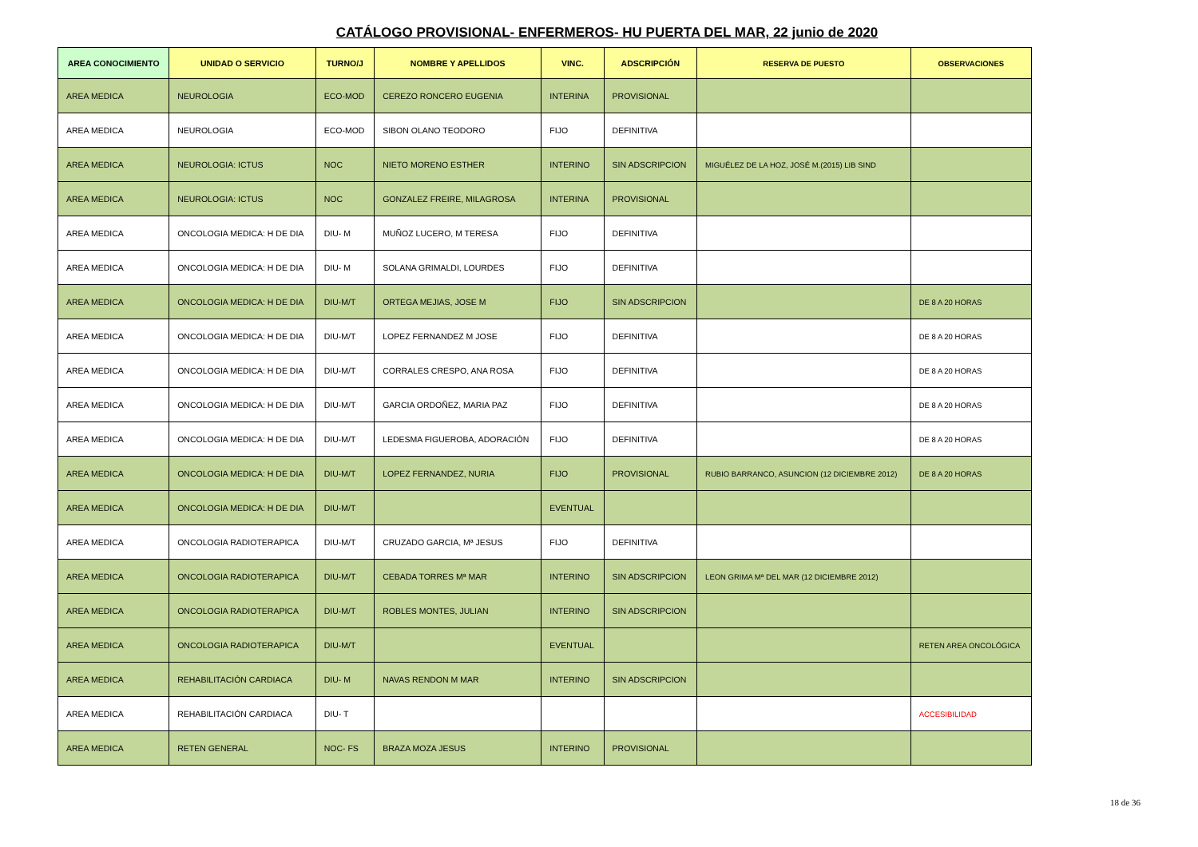CATÁLOGO PROVISIONAL- ENFERMEROS- HU PUERTA DEL MAR, 22 junio de 2020
| AREA CONOCIMIENTO | UNIDAD O SERVICIO | TURNO/J | NOMBRE Y APELLIDOS | VINC. | ADSCRIPCIÓN | RESERVA DE PUESTO | OBSERVACIONES |
| --- | --- | --- | --- | --- | --- | --- | --- |
| AREA MEDICA | NEUROLOGIA | ECO-MOD | CEREZO RONCERO EUGENIA | INTERINA | PROVISIONAL | | |
| AREA MEDICA | NEUROLOGIA | ECO-MOD | SIBON OLANO TEODORO | FIJO | DEFINITIVA | | |
| AREA MEDICA | NEUROLOGIA: ICTUS | NOC | NIETO MORENO ESTHER | INTERINO | SIN ADSCRIPCION | MIGUÉLEZ DE LA HOZ, JOSÉ M.(2015) LIB SIND | |
| AREA MEDICA | NEUROLOGIA: ICTUS | NOC | GONZALEZ FREIRE, MILAGROSA | INTERINA | PROVISIONAL | | |
| AREA MEDICA | ONCOLOGIA MEDICA: H DE DIA | DIU- M | MUÑOZ LUCERO, M TERESA | FIJO | DEFINITIVA | | |
| AREA MEDICA | ONCOLOGIA MEDICA: H DE DIA | DIU- M | SOLANA GRIMALDI, LOURDES | FIJO | DEFINITIVA | | |
| AREA MEDICA | ONCOLOGIA MEDICA: H DE DIA | DIU-M/T | ORTEGA MEJIAS, JOSE M | FIJO | SIN ADSCRIPCION | | DE 8 A 20 HORAS |
| AREA MEDICA | ONCOLOGIA MEDICA: H DE DIA | DIU-M/T | LOPEZ FERNANDEZ M JOSE | FIJO | DEFINITIVA | | DE 8 A 20 HORAS |
| AREA MEDICA | ONCOLOGIA MEDICA: H DE DIA | DIU-M/T | CORRALES CRESPO, ANA ROSA | FIJO | DEFINITIVA | | DE 8 A 20 HORAS |
| AREA MEDICA | ONCOLOGIA MEDICA: H DE DIA | DIU-M/T | GARCIA ORDOÑEZ, MARIA PAZ | FIJO | DEFINITIVA | | DE 8 A 20 HORAS |
| AREA MEDICA | ONCOLOGIA MEDICA: H DE DIA | DIU-M/T | LEDESMA FIGUEROBA, ADORACIÓN | FIJO | DEFINITIVA | | DE 8 A 20 HORAS |
| AREA MEDICA | ONCOLOGIA MEDICA: H DE DIA | DIU-M/T | LOPEZ FERNANDEZ, NURIA | FIJO | PROVISIONAL | RUBIO BARRANCO, ASUNCION (12 DICIEMBRE 2012) | DE 8 A 20 HORAS |
| AREA MEDICA | ONCOLOGIA MEDICA: H DE DIA | DIU-M/T | | EVENTUAL | | | |
| AREA MEDICA | ONCOLOGIA RADIOTERAPICA | DIU-M/T | CRUZADO GARCIA, Mª JESUS | FIJO | DEFINITIVA | | |
| AREA MEDICA | ONCOLOGIA RADIOTERAPICA | DIU-M/T | CEBADA TORRES Mª MAR | INTERINO | SIN ADSCRIPCION | LEON GRIMA Mª DEL MAR (12 DICIEMBRE 2012) | |
| AREA MEDICA | ONCOLOGIA RADIOTERAPICA | DIU-M/T | ROBLES MONTES, JULIAN | INTERINO | SIN ADSCRIPCION | | |
| AREA MEDICA | ONCOLOGIA RADIOTERAPICA | DIU-M/T | | EVENTUAL | | | RETEN AREA ONCOLÓGICA |
| AREA MEDICA | REHABILITACIÓN CARDIACA | DIU- M | NAVAS RENDON M MAR | INTERINO | SIN ADSCRIPCION | | |
| AREA MEDICA | REHABILITACIÓN CARDIACA | DIU- T | | | | | ACCESIBILIDAD |
| AREA MEDICA | RETEN GENERAL | NOC- FS | BRAZA MOZA JESUS | INTERINO | PROVISIONAL | | |
18 de 36